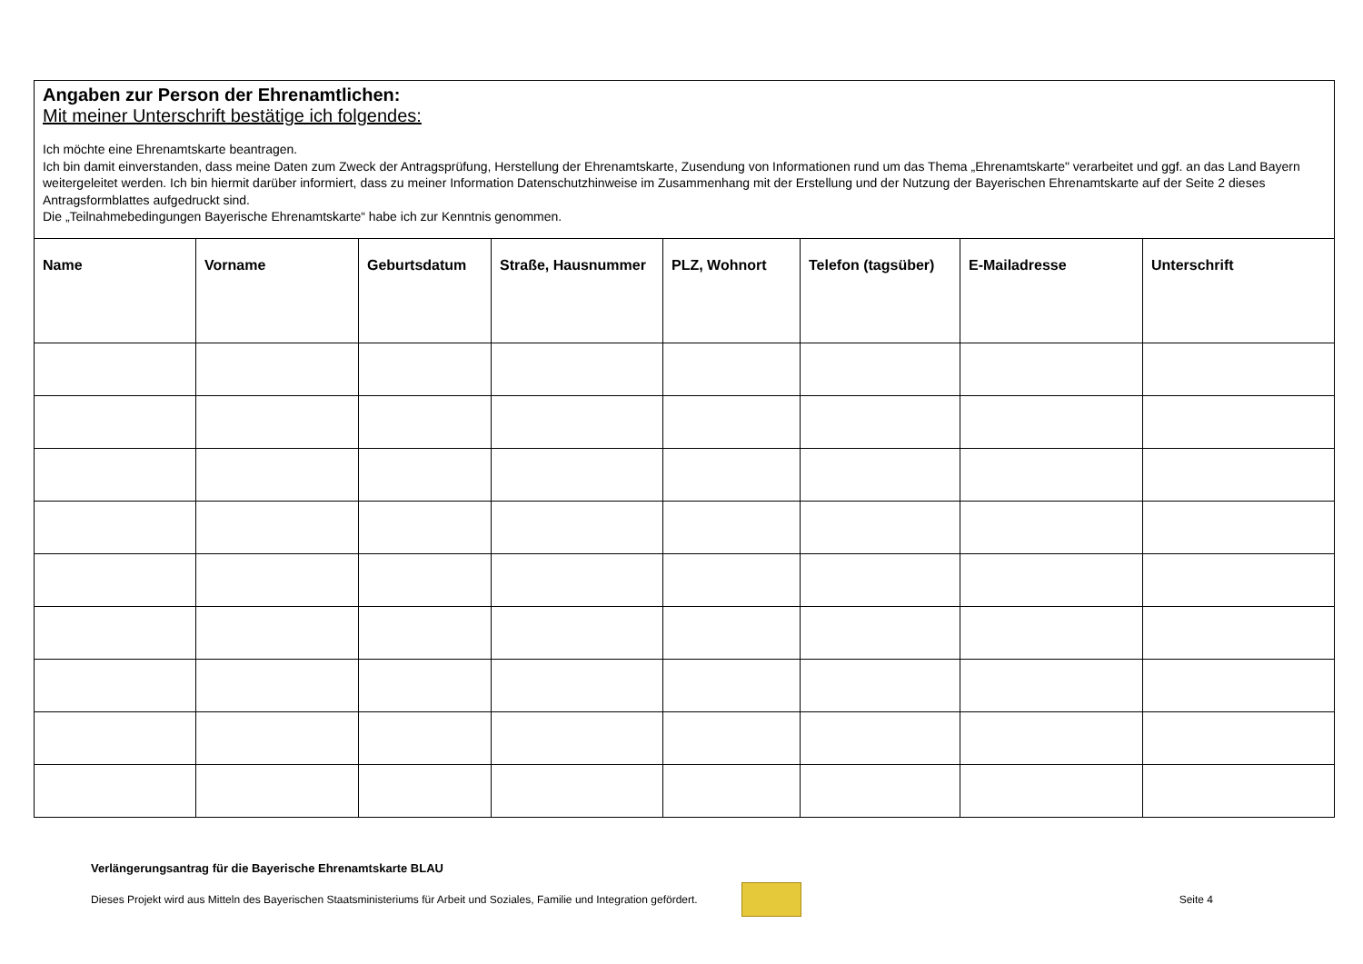| Angaben zur Person der Ehrenamtlichen: Mit meiner Unterschrift bestätige ich folgendes: Ich möchte eine Ehrenamtskarte beantragen. Ich bin damit einverstanden, dass meine Daten zum Zweck der Antragsprüfung, Herstellung der Ehrenamtskarte, Zusendung von Informationen rund um das Thema „Ehrenamtskarte" verarbeitet und ggf. an das Land Bayern weitergeleitet werden. Ich bin hiermit darüber informiert, dass zu meiner Information Datenschutzhinweise im Zusammenhang mit der Erstellung und der Nutzung der Bayerischen Ehrenamtskarte auf der Seite 2 dieses Antragsformblattes aufgedruckt sind. Die „Teilnahmebedingungen Bayerische Ehrenamtskarte“ habe ich zur Kenntnis genommen. | | | | | | | |
| Name | Vorname | Geburtsdatum | Straße, Hausnummer | PLZ, Wohnort | Telefon (tagsüber) | E-Mailadresse | Unterschrift |
Verlängerungsantrag für die Bayerische Ehrenamtskarte BLAU
Dieses Projekt wird aus Mitteln des Bayerischen Staatsministeriums für Arbeit und Soziales, Familie und Integration gefördert.
Seite 4